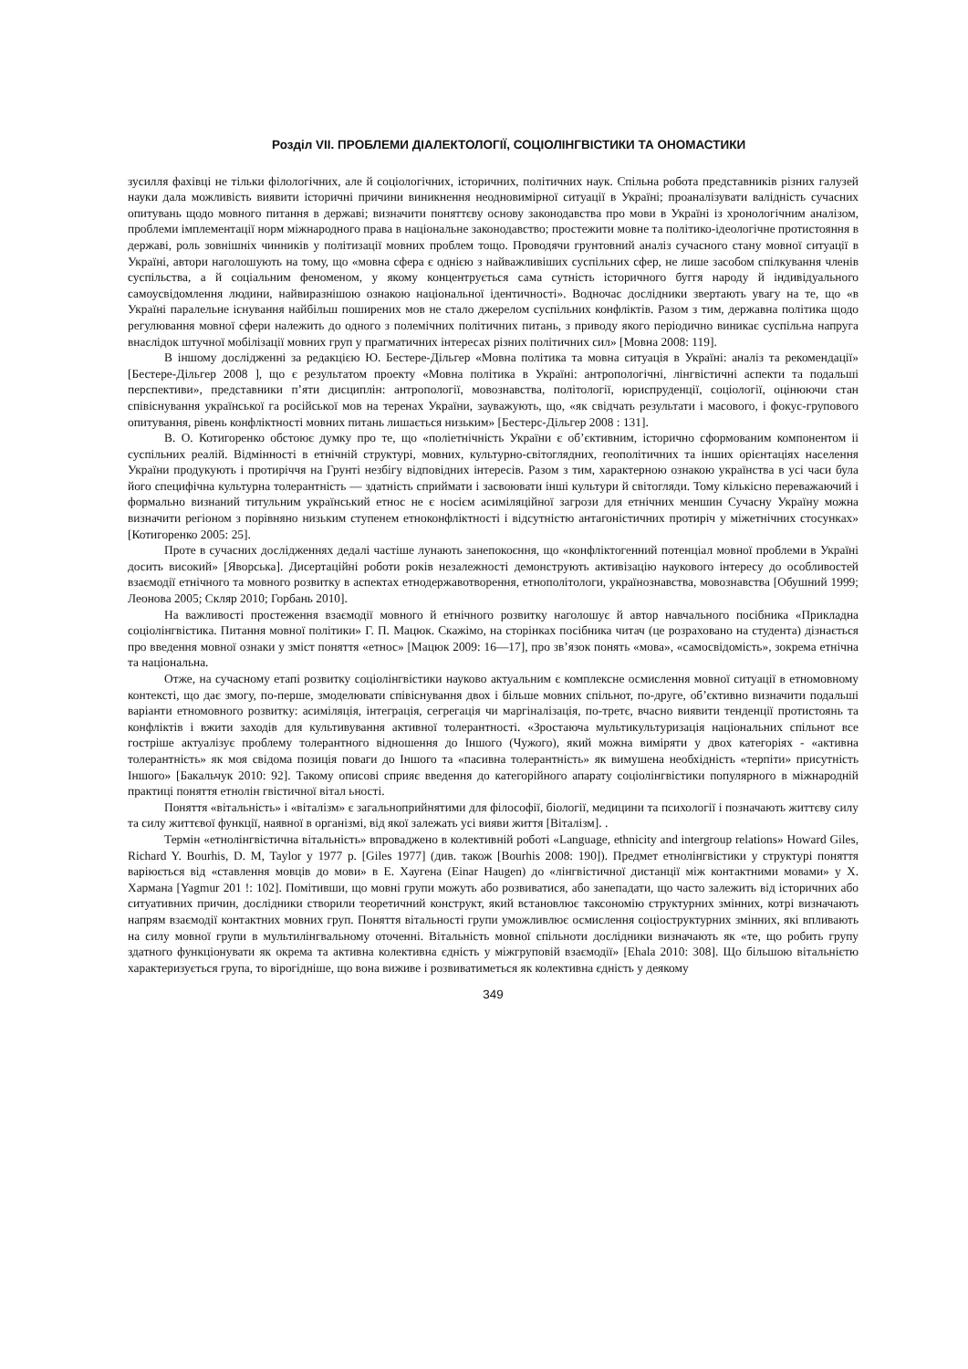Розділ VII. ПРОБЛЕМИ ДІАЛЕКТОЛОГІЇ, СОЦІОЛІНГВІСТИКИ ТА ОНОМАСТИКИ
зусилля фахівці не тільки філологічних, але й соціологічних, історичних, політичних наук. Спільна робота представників різних галузей науки дала можливість виявити історичні причини виникнення неодновимірної ситуації в Україні; проаналізувати валідність сучасних опитувань щодо мовного питання в державі; визначити поняттєву основу законодавства про мови в Україні із хронологічним аналізом, проблеми імплементації норм міжнародного права в національне законодавство; простежити мовне та політико-ідеологічне протистояння в державі, роль зовнішніх чинників у політизації мовних проблем тощо. Проводячи грунтовний аналіз сучасного стану мовної ситуації в Україні, автори наголошують на тому, що «мовна сфера є однією з найважливіших суспільних сфер, не лише засобом спілкування членів суспільства, а й соціальним феноменом, у якому концентрується сама сутність історичного буггя народу й індивідуального самоусвідомлення людини, найвиразнішою ознакою національної ідентичності». Водночас дослідники звертають увагу на те, що «в Україні паралельне існування найбільш поширених мов не стало джерелом суспільних конфліктів. Разом з тим, державна політика щодо регулювання мовної сфери належить до одного з полемічних політичних питань, з приводу якого періодично виникає суспільна напруга внаслідок штучної мобілізації мовних груп у прагматичних інтересах різних політичних сил» [Мовна 2008: 119].
В іншому дослідженні за редакцією Ю. Бестере-Дільгер «Мовна політика та мовна ситуація в Україні: аналіз та рекомендації» [Бестере-Дільгер 2008 ], що є результатом проекту «Мовна політика в Україні: антропологічні, лінгвістичні аспекти та подальші перспективи», представники п’яти дисциплін: антропології, мовознавства, політології, юриспруденції, соціології, оцінюючи стан співіснування української га російської мов на теренах України, зауважують, що, «як свідчать результати і масового, і фокус-групового опитування, рівень конфліктності мовних питань лишається низьким» [Бестерс-Дільгер 2008 : 131].
В. О. Котигоренко обстоює думку про те, що «поліетнічність України є об’єктивним, історично сформованим компонентом ii суспільних реалій. Відмінності в етнічній структурі, мовних, культурно-світоглядних, геополітичних та інших орієнтаціях населення України продукують і протиріччя на Грунті незбігу відповідних інтересів. Разом з тим, характерною ознакою українства в усі часи була його специфічна культурна толерантність — здатність сприймати і засвоювати інші культури й світогляди. Тому кількісно переважаючий і формально визнаний титульним український етнос не є носієм асиміляційної загрози для етнічних меншин Сучасну Україну можна визначити регіоном з порівняно низьким ступенем етноконфліктності і відсутністю антагоністичних протиріч у міжетнічних стосунках» [Котигоренко 2005: 25].
Проте в сучасних дослідженнях дедалі частіше лунають занепокоєння, що «конфліктогенний потенціал мовної проблеми в Україні досить високий» [Яворська]. Дисертаційні роботи років незалежності демонструють активізацію наукового інтересу до особливостей взаємодії етнічного та мовного розвитку в аспектах етнодержавотворення, етнополітологи, українознавства, мовознавства [Обушний 1999; Леонова 2005; Скляр 2010; Горбань 2010].
На важливості простеження взаємодії мовного й етнічного розвитку наголошує й автор навчального посібника «Прикладна соціолінгвістика. Питання мовної політики» Г. П. Мацюк. Скажімо, на сторінках посібника читач (це розраховано на студента) дізнається про введення мовної ознаки у зміст поняття «етнос» [Мацюк 2009: 16—17], про зв’язок понять «мова», «самосвідомість», зокрема етнічна та національна.
Отже, на сучасному етапі розвитку соціолінгвістики науково актуальним є комплексне осмислення мовної ситуації в етномовному контексті, що дає змогу, по-перше, змоделювати співіснування двох і більше мовних спільнот, по-друге, об’єктивно визначити подальші варіанти етномовного розвитку: асиміляція, інтеграція, сегрегація чи маргіналізація, по-третє, вчасно виявити тенденції протистоянь та конфліктів і вжити заходів для культивування активної толерантності. «Зростаюча мультикультуризація національних спільнот все гостріше актуалізує проблему толерантного відношення до Іншого (Чужого), який можна виміряти у двох категоріях - «активна толерантність» як моя свідома позиція поваги до Іншого та «пасивна толерантність» як вимушена необхідність «терпіти» присутність Іншого» [Бакальчук 2010: 92]. Такому описові сприяє введення до категорійного апарату соціолінгвістики популярного в міжнародній практиці поняття етнолін гвістичної вітал ьності.
Поняття «вітальність» і «віталізм» є загальноприйнятими для філософії, біології, медицини та психології і позначають життєву силу та силу життєвої функції, наявної в організмі, від якої залежать усі вияви життя [Віталізм]. .
Термін «етнолінгвістична вітальність» впроваджено в колективній роботі «Language, ethnicity and intergroup relations» Howard Giles, Richard Y. Bourhis, D. M, Taylor у 1977 p. [Giles 1977] (див. також [Bourhis 2008: 190]). Предмет етнолінгвістики у структурі поняття варіюється від «ставлення мовців до мови» в Е. Хаугена (Einar Haugen) до «лінгвістичної дистанції між контактними мовами» у X. Хармана [Yagmur 201 !: 102]. Помітивши, що мовні групи можуть або розвиватися, або занепадати, що часто залежить від історичних або ситуативних причин, дослідники створили теоретичний конструкт, який встановлює таксономію структурних змінних, котрі визначають напрям взаємодії контактних мовних груп. Поняття вітальності групи уможливлює осмислення соціоструктурних змінних, які впливають на силу мовної групи в мультилінгвальному оточенні. Вітальність мовної спільноти дослідники визначають як «те, що робить групу здатного функціонувати як окрема та активна колективна єдність у міжгруповій взаємодії» [Ehala 2010: 308]. Що більшою вітальнієтю характеризується група, то вірогідніше, що вона виживе і розвиватиметься як колективна єдність у деякому
349